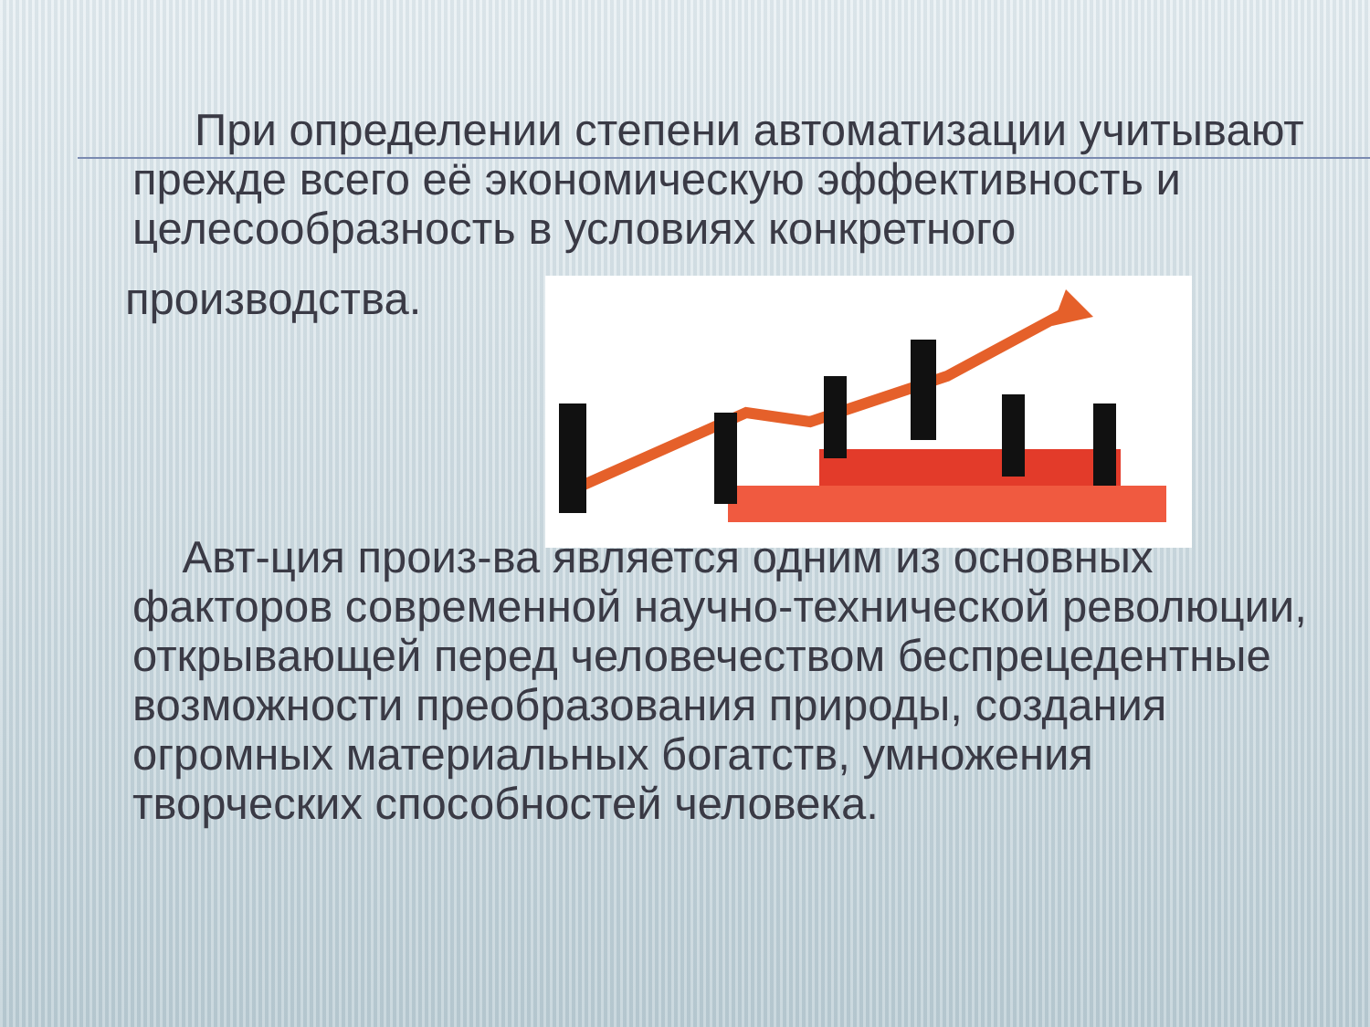При определении степени автоматизации учитывают прежде всего её экономическую эффективность и целесообразность в условиях конкретного
производства.
Авт-ция произ-ва является одним из основных факторов современной научно-технической революции, открывающей перед человечеством беспрецедентные возможности преобразования природы, создания огромных материальных богатств, умножения творческих способностей человека.